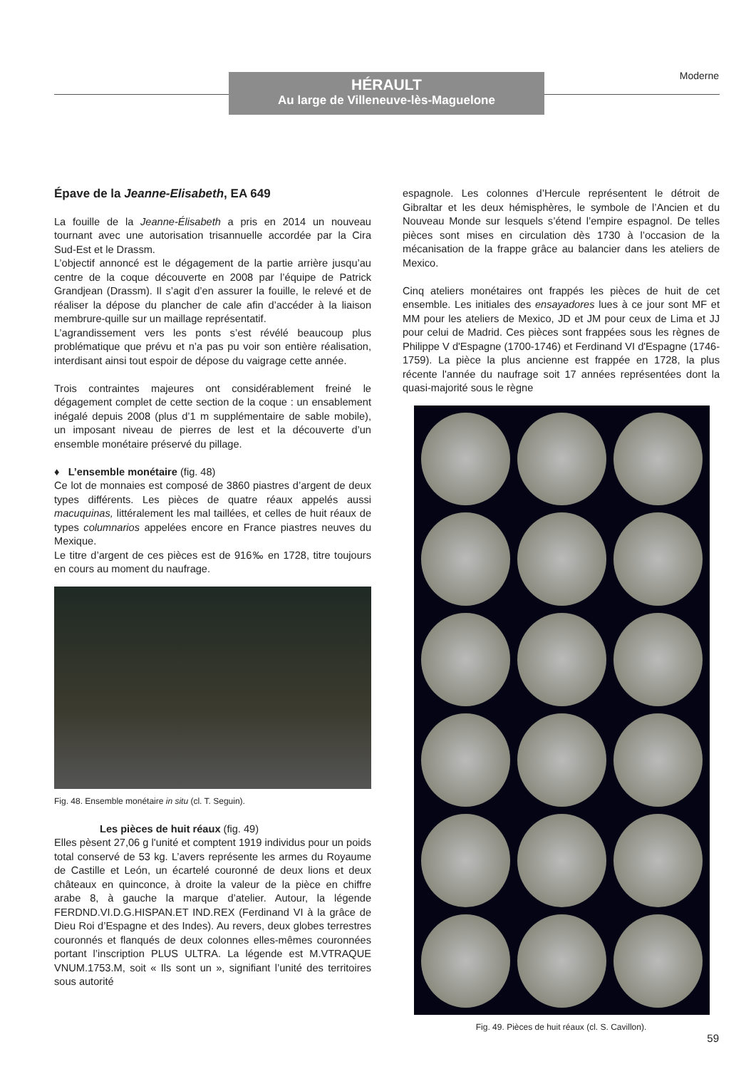HÉRAULT
Au large de Villeneuve-lès-Maguelone
Moderne
Épave de la Jeanne-Elisabeth, EA 649
La fouille de la Jeanne-Élisabeth a pris en 2014 un nouveau tournant avec une autorisation trisannuelle accordée par la Cira Sud-Est et le Drassm.
L’objectif annoncé est le dégagement de la partie arrière jusqu’au centre de la coque découverte en 2008 par l’équipe de Patrick Grandjean (Drassm). Il s’agit d’en assurer la fouille, le relevé et de réaliser la dépose du plancher de cale afin d’accéder à la liaison membrure-quille sur un maillage représentatif.
L’agrandissement vers les ponts s’est révélé beaucoup plus problématique que prévu et n’a pas pu voir son entière réalisation, interdisant ainsi tout espoir de dépose du vaigrage cette année.
Trois contraintes majeures ont considérablement freiné le dégagement complet de cette section de la coque : un ensablement inégalé depuis 2008 (plus d’1 m supplémentaire de sable mobile), un imposant niveau de pierres de lest et la découverte d’un ensemble monétaire préservé du pillage.
♦ L’ensemble monétaire (fig. 48)
Ce lot de monnaies est composé de 3860 piastres d’argent de deux types différents. Les pièces de quatre réaux appelés aussi macuquinas, littéralement les mal taillées, et celles de huit réaux de types columnarios appelées encore en France piastres neuves du Mexique.
Le titre d’argent de ces pièces est de 916‰ en 1728, titre toujours en cours au moment du naufrage.
Fig. 48. Ensemble monétaire in situ (cl. T. Seguin).
Les pièces de huit réaux (fig. 49)
Elles pèsent 27,06 g l'unité et comptent 1919 individus pour un poids total conservé de 53 kg. L’avers représente les armes du Royaume de Castille et León, un écartelé couronné de deux lions et deux châteaux en quinconce, à droite la valeur de la pièce en chiffre arabe 8, à gauche la marque d’atelier. Autour, la légende FERDND.VI.D.G.HISPAN.ET IND.REX (Ferdinand VI à la grâce de Dieu Roi d’Espagne et des Indes). Au revers, deux globes terrestres couronnés et flanqués de deux colonnes elles-mêmes couronnées portant l’inscription PLUS ULTRA. La légende est M.VTRAQUE VNUM.1753.M, soit « Ils sont un », signifiant l’unité des territoires sous autorité
espagnole. Les colonnes d’Hercule représentent le détroit de Gibraltar et les deux hémisphères, le symbole de l’Ancien et du Nouveau Monde sur lesquels s’étend l’empire espagnol. De telles pièces sont mises en circulation dès 1730 à l’occasion de la mécanisation de la frappe grâce au balancier dans les ateliers de Mexico.
Cinq ateliers monétaires ont frappés les pièces de huit de cet ensemble. Les initiales des ensayadores lues à ce jour sont MF et MM pour les ateliers de Mexico, JD et JM pour ceux de Lima et JJ pour celui de Madrid. Ces pièces sont frappées sous les règnes de Philippe V d'Espagne (1700-1746) et Ferdinand VI d'Espagne (1746-1759). La pièce la plus ancienne est frappée en 1728, la plus récente l'année du naufrage soit 17 années représentées dont la quasi-majorité sous le règne
Fig. 49. Pièces de huit réaux (cl. S. Cavillon).
59